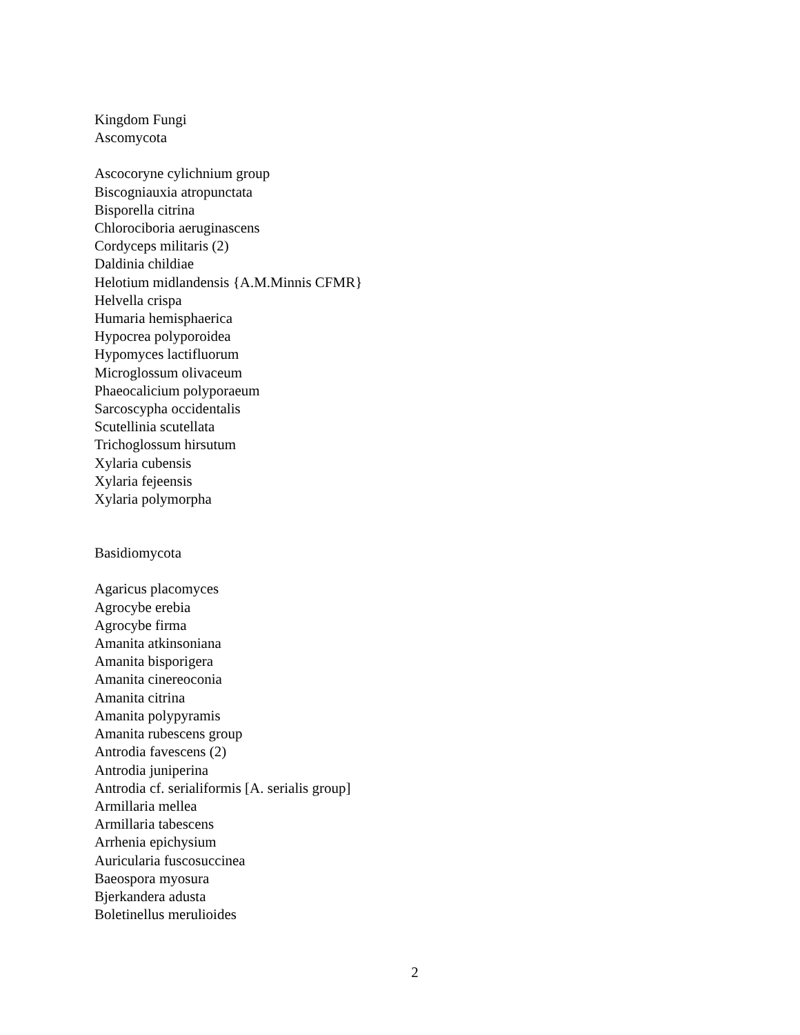Kingdom Fungi
Ascomycota
Ascocoryne cylichnium group
Biscogniauxia atropunctata
Bisporella citrina
Chlorociboria aeruginascens
Cordyceps militaris (2)
Daldinia childiae
Helotium midlandensis {A.M.Minnis CFMR}
Helvella crispa
Humaria hemisphaerica
Hypocrea polyporoidea
Hypomyces lactifluorum
Microglossum olivaceum
Phaeocalicium polyporaeum
Sarcoscypha occidentalis
Scutellinia scutellata
Trichoglossum hirsutum
Xylaria cubensis
Xylaria fejeensis
Xylaria polymorpha
Basidiomycota
Agaricus placomyces
Agrocybe erebia
Agrocybe firma
Amanita atkinsoniana
Amanita bisporigera
Amanita cinereoconia
Amanita citrina
Amanita polypyramis
Amanita rubescens group
Antrodia favescens (2)
Antrodia juniperina
Antrodia cf. serialiformis [A. serialis group]
Armillaria mellea
Armillaria tabescens
Arrhenia epichysium
Auricularia fuscosuccinea
Baeospora myosura
Bjerkandera adusta
Boletinellus merulioides
2